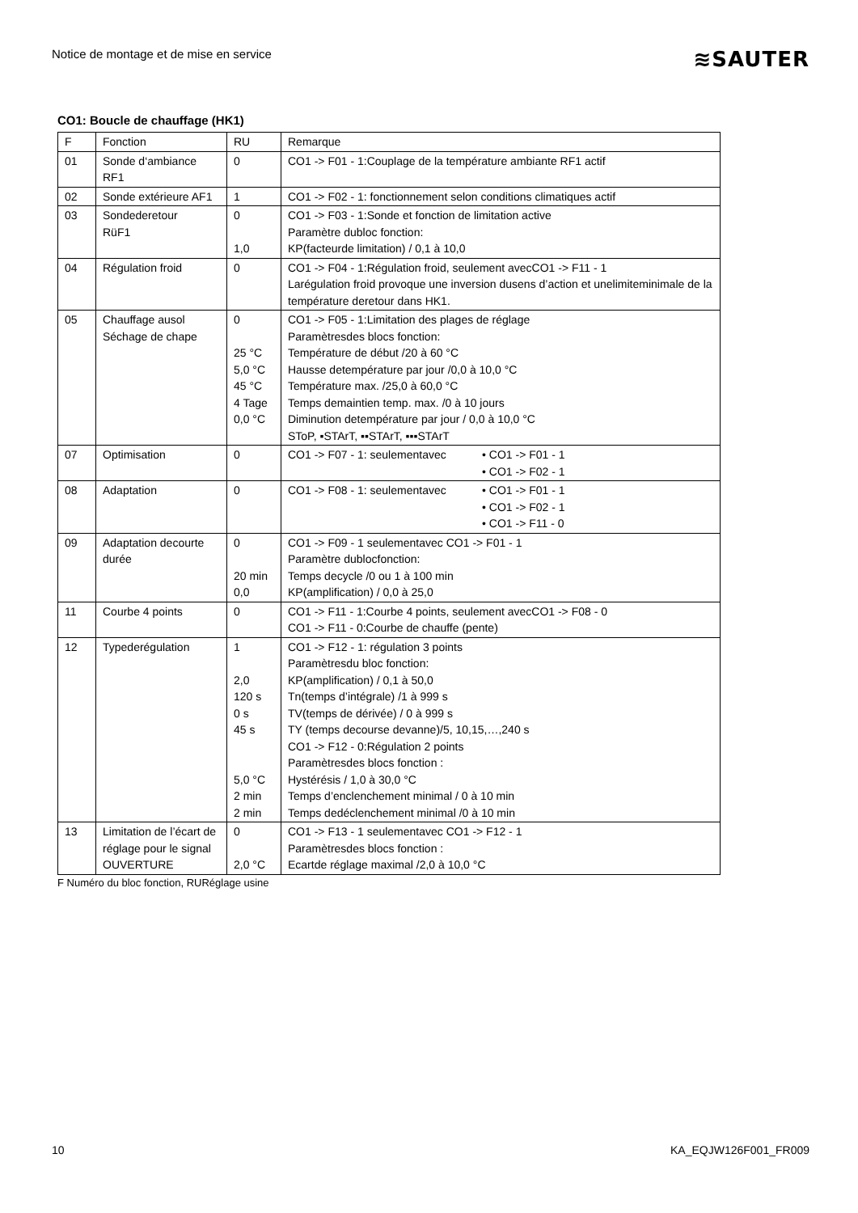Notice de montage et de mise en service ≋SAUTER
CO1: Boucle de chauffage (HK1)
| F | Fonction | RU | Remarque |
| --- | --- | --- | --- |
| 01 | Sonde d‘ambiance RF1 | 0 | CO1 -> F01 - 1:Couplage de la température ambiante RF1 actif |
| 02 | Sonde extérieure AF1 | 1 | CO1 -> F02 - 1: fonctionnement selon conditions climatiques actif |
| 03 | Sondederetour RüF1 | 0 1,0 | CO1 -> F03 - 1:Sonde et fonction de limitation active Paramètre dubloc fonction: KP(facteurde limitation) / 0,1 à 10,0 |
| 04 | Régulation froid | 0 | CO1 -> F04 - 1:Régulation froid, seulement avecCO1 -> F11 - 1 Larégulation froid provoque une inversion dusens d’action et unelimiteminimale de la température deretour dans HK1. |
| 05 | Chauffage ausol Séchage de chape | 0 25 °C 5,0 °C 45 °C 4 Tage 0,0 °C | CO1 -> F05 - 1:Limitation des plages de réglage Paramètresdes blocs fonction: Température de début /20 à 60 °C Hausse detempérature par jour /0,0 à 10,0 °C Température max. /25,0 à 60,0 °C Temps demaintien temp. max. /0 à 10 jours Diminution detempérature par jour / 0,0 à 10,0 °C SToP, ▪STArT, ▪▪STArT, ▪▪▪STArT |
| 07 | Optimisation | 0 | CO1 -> F07 - 1: seulementavec • CO1 -> F01 - 1 • CO1 -> F02 - 1 |
| 08 | Adaptation | 0 | CO1 -> F08 - 1: seulementavec • CO1 -> F01 - 1 • CO1 -> F02 - 1 • CO1 -> F11 - 0 |
| 09 | Adaptation decourte durée | 0 20 min 0,0 | CO1 -> F09 - 1 seulementavec CO1 -> F01 - 1 Paramètre dublocfonction: Temps decycle /0 ou 1 à 100 min KP(amplification) / 0,0 à 25,0 |
| 11 | Courbe 4 points | 0 | CO1 -> F11 - 1:Courbe 4 points, seulement avecCO1 -> F08 - 0 CO1 -> F11 - 0:Courbe de chauffe (pente) |
| 12 | Typederégulation | 1 2,0 120 s 0 s 45 s 5,0 °C 2 min 2 min | CO1 -> F12 - 1: régulation 3 points Paramètresdu bloc fonction: KP(amplification) / 0,1 à 50,0 Tn(temps d’intégrale) /1 à 999 s TV(temps de dérivée) / 0 à 999 s TY (temps decourse devanne)/5, 10,15,…,240 s CO1 -> F12 - 0:Régulation 2 points Paramètresdes blocs fonction : Hystérésis / 1,0 à 30,0 °C Temps d’enclenchement minimal / 0 à 10 min Temps dedéclenchement minimal /0 à 10 min |
| 13 | Limitation de l’écart de réglage pour le signal OUVERTURE | 0 2,0 °C | CO1 -> F13 - 1 seulementavec CO1 -> F12 - 1 Paramètresdes blocs fonction : Ecartde réglage maximal /2,0 à 10,0 °C |
F Numéro du bloc fonction, RURéglage usine
10 KA_EQJW126F001_FR009